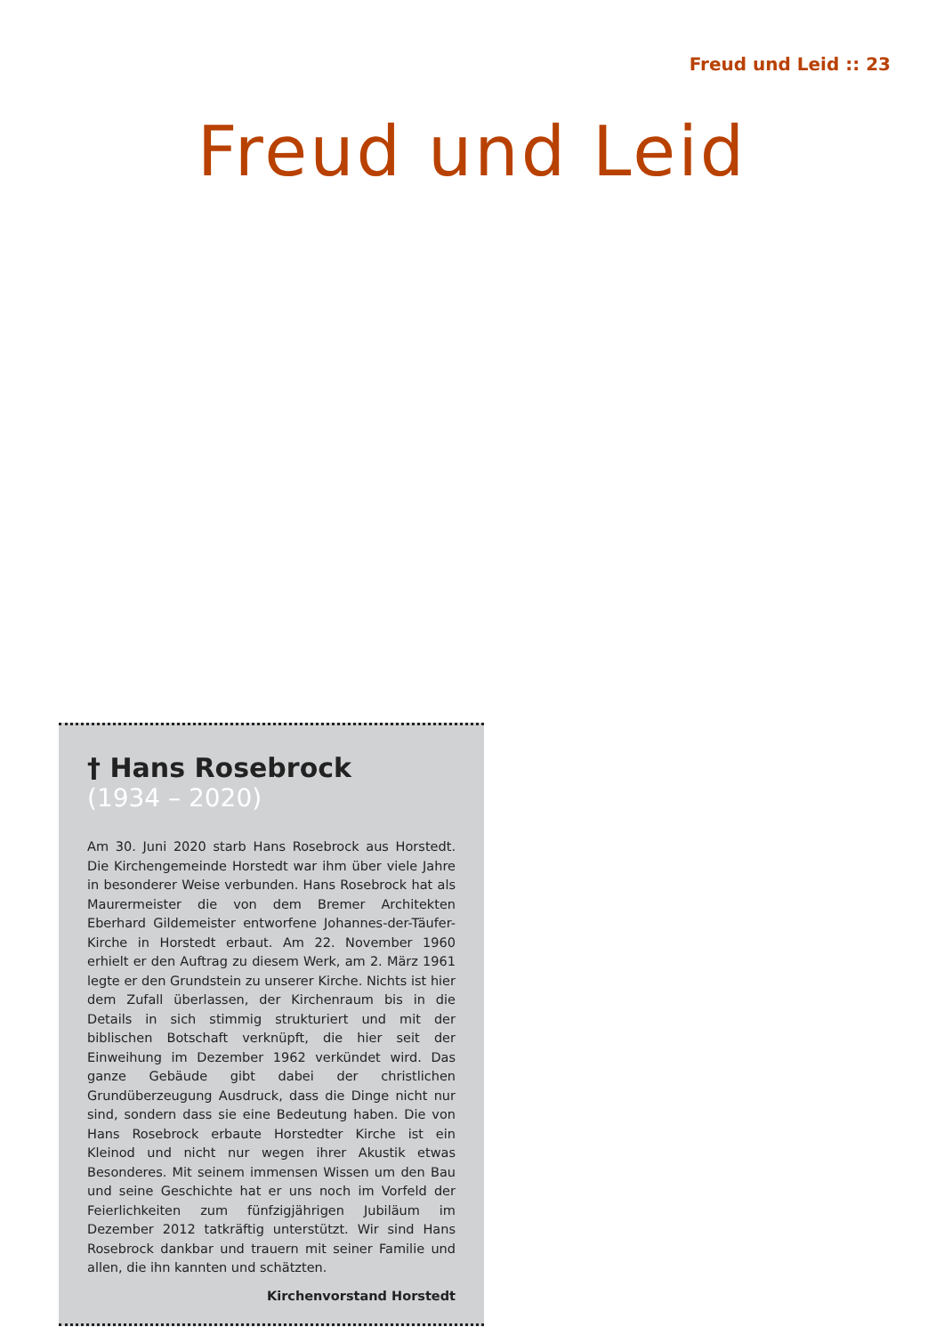Freud und Leid :: 23
Freud und Leid
† Hans Rosebrock
(1934 – 2020)
Am 30. Juni 2020 starb Hans Rosebrock aus Horstedt. Die Kirchengemeinde Horstedt war ihm über viele Jahre in besonderer Weise verbunden. Hans Rosebrock hat als Maurermeister die von dem Bremer Architekten Eberhard Gildemeister entworfene Johannes-der-Täufer-Kirche in Horstedt erbaut. Am 22. November 1960 erhielt er den Auftrag zu diesem Werk, am 2. März 1961 legte er den Grundstein zu unserer Kirche. Nichts ist hier dem Zufall überlassen, der Kirchenraum bis in die Details in sich stimmig strukturiert und mit der biblischen Botschaft verknüpft, die hier seit der Einweihung im Dezember 1962 verkündet wird. Das ganze Gebäude gibt dabei der christlichen Grundüberzeugung Ausdruck, dass die Dinge nicht nur sind, sondern dass sie eine Bedeutung haben. Die von Hans Rosebrock erbaute Horstedter Kirche ist ein Kleinod und nicht nur wegen ihrer Akustik etwas Besonderes. Mit seinem immensen Wissen um den Bau und seine Geschichte hat er uns noch im Vorfeld der Feierlichkeiten zum fünfzigjährigen Jubiläum im Dezember 2012 tatkräftig unterstützt. Wir sind Hans Rosebrock dankbar und trauern mit seiner Familie und allen, die ihn kannten und schätzten.
Kirchenvorstand Horstedt